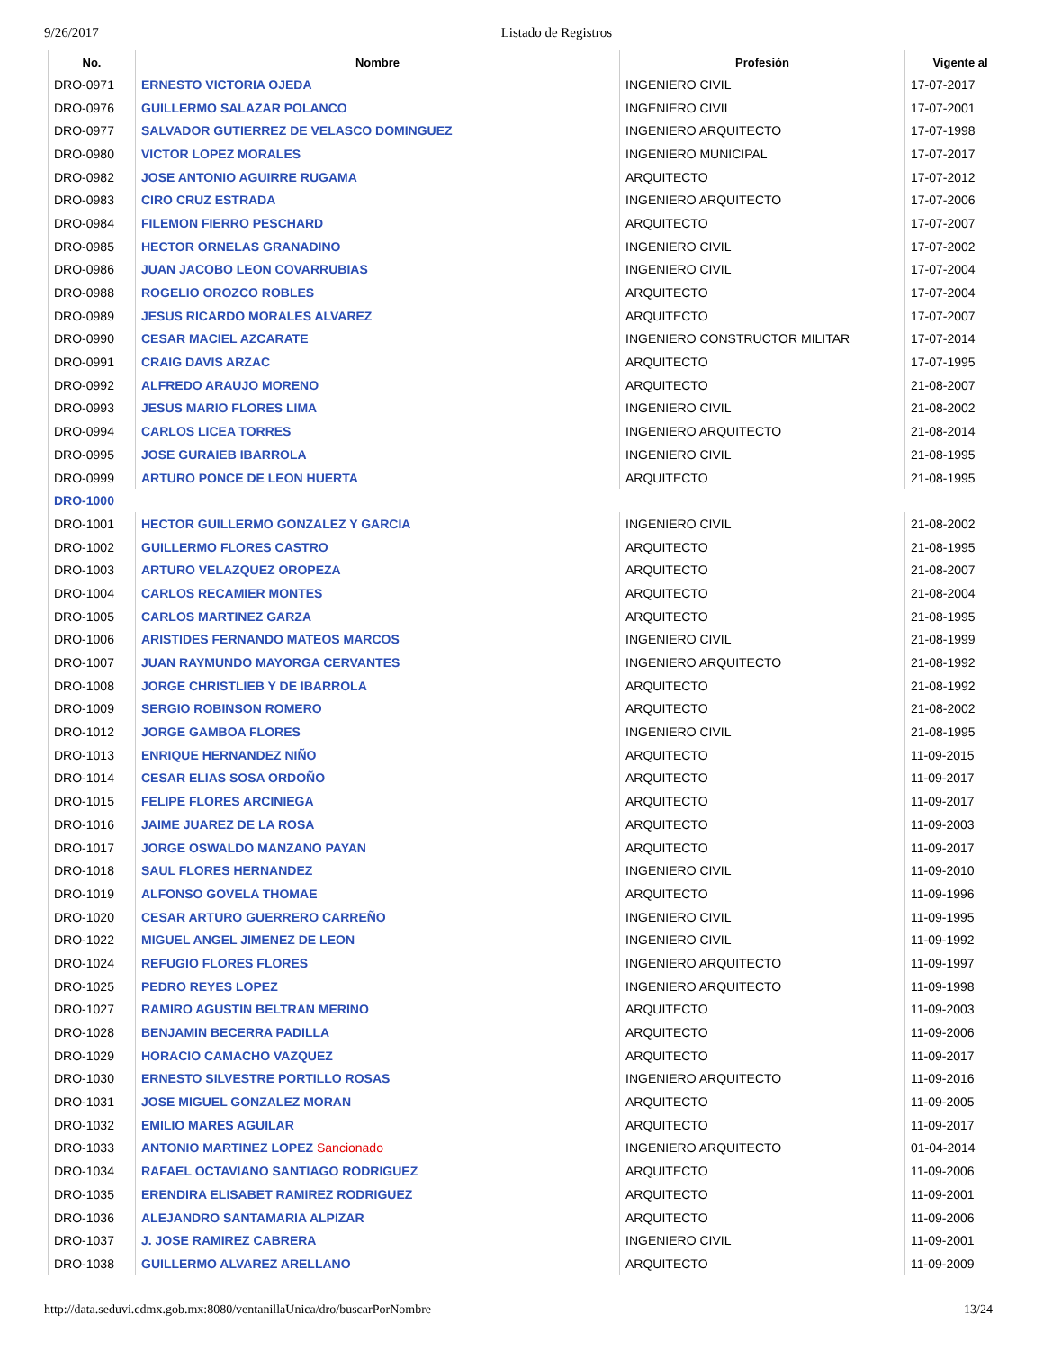9/26/2017 Listado de Registros
| No. | Nombre | Profesión | Vigente al |
| --- | --- | --- | --- |
| DRO-0971 | ERNESTO VICTORIA OJEDA | INGENIERO CIVIL | 17-07-2017 |
| DRO-0976 | GUILLERMO SALAZAR POLANCO | INGENIERO CIVIL | 17-07-2001 |
| DRO-0977 | SALVADOR GUTIERREZ DE VELASCO DOMINGUEZ | INGENIERO ARQUITECTO | 17-07-1998 |
| DRO-0980 | VICTOR LOPEZ MORALES | INGENIERO MUNICIPAL | 17-07-2017 |
| DRO-0982 | JOSE ANTONIO AGUIRRE RUGAMA | ARQUITECTO | 17-07-2012 |
| DRO-0983 | CIRO CRUZ ESTRADA | INGENIERO ARQUITECTO | 17-07-2006 |
| DRO-0984 | FILEMON FIERRO PESCHARD | ARQUITECTO | 17-07-2007 |
| DRO-0985 | HECTOR ORNELAS GRANADINO | INGENIERO CIVIL | 17-07-2002 |
| DRO-0986 | JUAN JACOBO LEON COVARRUBIAS | INGENIERO CIVIL | 17-07-2004 |
| DRO-0988 | ROGELIO OROZCO ROBLES | ARQUITECTO | 17-07-2004 |
| DRO-0989 | JESUS RICARDO MORALES ALVAREZ | ARQUITECTO | 17-07-2007 |
| DRO-0990 | CESAR MACIEL AZCARATE | INGENIERO CONSTRUCTOR MILITAR | 17-07-2014 |
| DRO-0991 | CRAIG DAVIS ARZAC | ARQUITECTO | 17-07-1995 |
| DRO-0992 | ALFREDO ARAUJO MORENO | ARQUITECTO | 21-08-2007 |
| DRO-0993 | JESUS MARIO FLORES LIMA | INGENIERO CIVIL | 21-08-2002 |
| DRO-0994 | CARLOS LICEA TORRES | INGENIERO ARQUITECTO | 21-08-2014 |
| DRO-0995 | JOSE GURAIEB IBARROLA | INGENIERO CIVIL | 21-08-1995 |
| DRO-0999 | ARTURO PONCE DE LEON HUERTA | ARQUITECTO | 21-08-1995 |
| DRO-1000 | | | |
| DRO-1001 | HECTOR GUILLERMO GONZALEZ Y GARCIA | INGENIERO CIVIL | 21-08-2002 |
| DRO-1002 | GUILLERMO FLORES CASTRO | ARQUITECTO | 21-08-1995 |
| DRO-1003 | ARTURO VELAZQUEZ OROPEZA | ARQUITECTO | 21-08-2007 |
| DRO-1004 | CARLOS RECAMIER MONTES | ARQUITECTO | 21-08-2004 |
| DRO-1005 | CARLOS MARTINEZ GARZA | ARQUITECTO | 21-08-1995 |
| DRO-1006 | ARISTIDES FERNANDO MATEOS MARCOS | INGENIERO CIVIL | 21-08-1999 |
| DRO-1007 | JUAN RAYMUNDO MAYORGA CERVANTES | INGENIERO ARQUITECTO | 21-08-1992 |
| DRO-1008 | JORGE CHRISTLIEB Y DE IBARROLA | ARQUITECTO | 21-08-1992 |
| DRO-1009 | SERGIO ROBINSON ROMERO | ARQUITECTO | 21-08-2002 |
| DRO-1012 | JORGE GAMBOA FLORES | INGENIERO CIVIL | 21-08-1995 |
| DRO-1013 | ENRIQUE HERNANDEZ NIÑO | ARQUITECTO | 11-09-2015 |
| DRO-1014 | CESAR ELIAS SOSA ORDOÑO | ARQUITECTO | 11-09-2017 |
| DRO-1015 | FELIPE FLORES ARCINIEGA | ARQUITECTO | 11-09-2017 |
| DRO-1016 | JAIME JUAREZ DE LA ROSA | ARQUITECTO | 11-09-2003 |
| DRO-1017 | JORGE OSWALDO MANZANO PAYAN | ARQUITECTO | 11-09-2017 |
| DRO-1018 | SAUL FLORES HERNANDEZ | INGENIERO CIVIL | 11-09-2010 |
| DRO-1019 | ALFONSO GOVELA THOMAE | ARQUITECTO | 11-09-1996 |
| DRO-1020 | CESAR ARTURO GUERRERO CARREÑO | INGENIERO CIVIL | 11-09-1995 |
| DRO-1022 | MIGUEL ANGEL JIMENEZ DE LEON | INGENIERO CIVIL | 11-09-1992 |
| DRO-1024 | REFUGIO FLORES FLORES | INGENIERO ARQUITECTO | 11-09-1997 |
| DRO-1025 | PEDRO REYES LOPEZ | INGENIERO ARQUITECTO | 11-09-1998 |
| DRO-1027 | RAMIRO AGUSTIN BELTRAN MERINO | ARQUITECTO | 11-09-2003 |
| DRO-1028 | BENJAMIN BECERRA PADILLA | ARQUITECTO | 11-09-2006 |
| DRO-1029 | HORACIO CAMACHO VAZQUEZ | ARQUITECTO | 11-09-2017 |
| DRO-1030 | ERNESTO SILVESTRE PORTILLO ROSAS | INGENIERO ARQUITECTO | 11-09-2016 |
| DRO-1031 | JOSE MIGUEL GONZALEZ MORAN | ARQUITECTO | 11-09-2005 |
| DRO-1032 | EMILIO MARES AGUILAR | ARQUITECTO | 11-09-2017 |
| DRO-1033 | ANTONIO MARTINEZ LOPEZ Sancionado | INGENIERO ARQUITECTO | 01-04-2014 |
| DRO-1034 | RAFAEL OCTAVIANO SANTIAGO RODRIGUEZ | ARQUITECTO | 11-09-2006 |
| DRO-1035 | ERENDIRA ELISABET RAMIREZ RODRIGUEZ | ARQUITECTO | 11-09-2001 |
| DRO-1036 | ALEJANDRO SANTAMARIA ALPIZAR | ARQUITECTO | 11-09-2006 |
| DRO-1037 | J. JOSE RAMIREZ CABRERA | INGENIERO CIVIL | 11-09-2001 |
| DRO-1038 | GUILLERMO ALVAREZ ARELLANO | ARQUITECTO | 11-09-2009 |
http://data.seduvi.cdmx.gob.mx:8080/ventanillaUnica/dro/buscarPorNombre 13/24